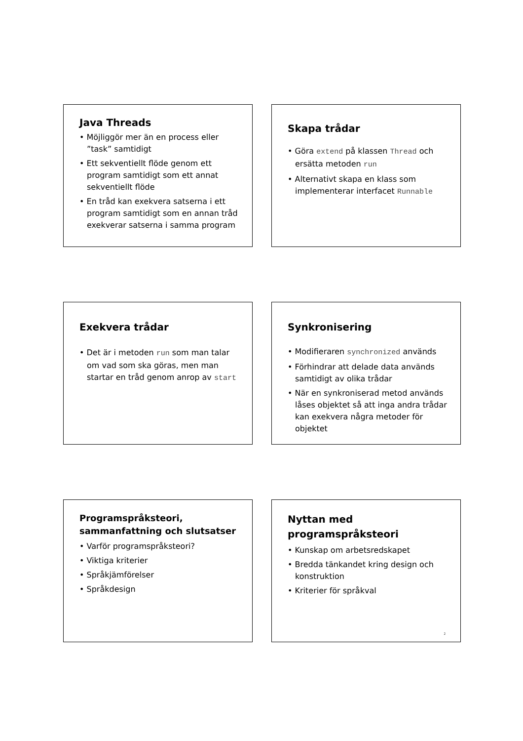Java Threads
• Möjliggör mer än en process eller ”task” samtidigt
• Ett sekventiellt flöde genom ett program samtidigt som ett annat sekventiellt flöde
• En tråd kan exekvera satserna i ett program samtidigt som en annan tråd exekverar satserna i samma program
Skapa trådar
• Göra extend på klassen Thread och ersätta metoden run
• Alternativt skapa en klass som implementerar interfacet Runnable
Exekvera trådar
• Det är i metoden run som man talar om vad som ska göras, men man startar en tråd genom anrop av start
Synkronisering
• Modifieraren synchronized används
• Förhindrar att delade data används samtidigt av olika trådar
• När en synkroniserad metod används låses objektet så att inga andra trådar kan exekvera några metoder för objektet
Programspråksteori, sammanfattning och slutsatser
• Varför programspråksteori?
• Viktiga kriterier
• Språkjämförelser
• Språkdesign
Nyttan med programspråksteori
• Kunskap om arbetsredskapet
• Bredda tänkandet kring design och konstruktion
• Kriterier för språkval
2